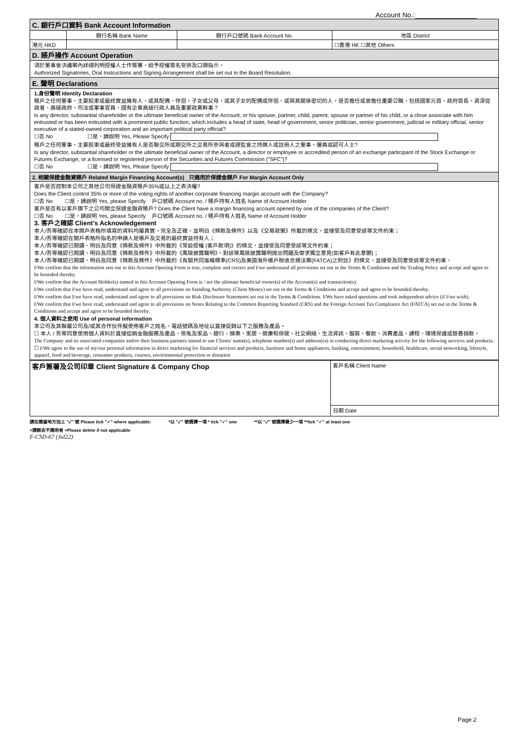Account No.:________________
| C. 銀行戶口資料 Bank Account Information | | | |
| | 銀行名稱 Bank Name | 銀行戶口號碼 Bank Account No. | 地區 District |
| 港元 HKD | | | ☐香港 HK ☐其他 Others |
| D. 賬戶操作 Account Operation | | | |
| 須於董事會決議案內詳細列明授權人士作簽署，給予授權簽名安排及口頭指示。 Authorized Signatories, Oral Instructions and Signing Arrangement shall be set out in the Board Resolution. | | | |
| E. 聲明 Declarations | | | |
| 1.身份聲明 Identity Declaration 賬戶之任何董事、主要股東或最終實益擁有人，或其配偶、伴侶、子女或父母，或其子女的配偶或伴侶，或與其關係密切的人，是否擔任或曾擔任重要公職，包括國家元首、政府首長、資深從政者、高級政府、司法或軍事官員、國有企業高級行政人員及重要政黨幹事？ Is any director, substantial shareholder or the ultimate beneficial owner of the Account, or his spouse, partner, child, parent, spouse or partner of his child, or a close associate with him entrusted or has been entrusted with a prominent public function, which includes a head of state, head of government, senior politician, senior government, judicial or military official, senior executive of a stated-owned corporation and an important political party official? ☐否 No ☐是，請說明 Yes, Please Specify 賬戶之任何董事、主要股東或最終受益擁有人是否聯交所或期交所之交易所參與者或證監會之持牌人或註冊人之董事、僱員或認可人士? Is any director, substantial shareholder or the ultimate beneficial owner of the Account, a director or employee or accredited person of an exchange participant of the Stock Exchange or Futures Exchange, or a licensed or registered person of the Securities and Futures Commission ("SFC")? ☐否 No ☐是，請說明 Yes, Please Specify | | | |
| 2. 相關保證金融資賬戶 Related Margin Financing Account(s) 只適用於保證金賬戶 For Margin Account Only | | | |
| 客戶是否控制本公司之其他公司保證金融資賬戶35%或以上之表決權? Does the Client control 35% or more of the voting rights of another corporate financing margin account with the Company? ☐否 No ☐是，請說明 Yes, please Specify 戶口號碼 Account no. / 賬戶持有人姓名 Name of Account Holder 客戶是否有以客戶旗下之公司開立保證金融資賬戶? Does the Client have a margin financing account opened by one of the companies of the Client? ☐否 No ☐是，請說明 Yes, please Specify 戶口號碼 Account no. / 賬戶持有人姓名 Name of Account Holder 3. 客戶之確認 Client's Acknowledgement 本人/吾等確認在本開戶表格所填寫的資料均屬真實、完全及正確，並明白《條款及條件》以及《交易政策》所載的條文，並接受及同意受該等文件約束； 本人/吾等確認在開戶表格所指名的申請人是帳戶及交易的最終實益持有人； 本人/吾等確認已閱讀、明白及同意《條款及條件》中所載的《常設授權 (客戶款項)》的條文，並接受及同意受該等文件約束； 本人/吾等確認已閱讀、明白及同意《條款及條件》中所載的《風險披露聲明》。對該等風險披露聲明提出問題及徵求獨立意見(如客戶有此意願)； 本人/吾等確認已閱讀、明白及同意《條款及條件》中所載的《有關共同滙報標準(CRS)及美國海外帳戶稅收合規法案(FATCA)之附註》的條文，並接受及同意受該等文件約束。 I/We confirm that the information sets out in this Account Opening Form is true, complete and correct and I/we understand all provisions set out in the Terms & Conditions and the Trading Policy and accept and agree to be bounded thereby. I/We confirm that the Account Holder(s) named in this Account Opening Form is / are the ultimate beneficial owner(s) of the Account(s) and transaction(s). I/We confirm that I/we have read, understand and agree to all provisions on Standing Authority (Client Money) set out in the Terms & Conditions and accept and agree to be bounded thereby. I/We confirm that I/we have read, understand and agree to all provisions on Risk Disclosure Statements set out in the Terms & Conditions. I/We have asked questions and took independent advice (if I/we wish). I/We confirm that I/we have read, understand and agree to all provisions on Notes Relating to the Common Reporting Standard (CRS) and the Foreign Account Tax Compliance Act (FATCA) set out in the Terms & Conditions and accept and agree to be bounded thereby. 4. 個人資料之使用 Use of personal information 本公司及其聯屬公司及/或其合作伙伴擬使用客戶之姓名、電話號碼及地址以直接促銷以下之服務及產品。 ☐ 本人 / 吾等同意使用個人資料於直接促銷金融服務及產品、傢俬及家品、銀行、娛樂、家居、健康和保健、社交網絡、生活資訊、服裝、餐飲、消費產品、課程、環境保護或慈善捐款。 The Company and its associated companies and/or their business partners intend to use Clients' name(s), telephone number(s) and address(es) in conducting direct marketing activity for the following services and products. ☐ I/We agree to the use of my/our personal information in direct marketing for financial services and products, furniture and home appliances, banking, entertainment, household, healthcare, social networking, lifestyle, apparel, food and beverage, consumer products, courses, environmental protection or donation | | | |
| 客戶簽署及公司印章 Client Signature & Company Chop | 客戶名稱 Client Name |
| | 日期 Date |
請在適當地方加上 "✓" 號 Please tick "✓" where applicable: *以 "✓" 號選擇一項 * tick "✓" one **以 "✓" 號選擇最少一項 **tick "✓" at least one
+請刪去不適用者 +Please delete if not applicable
F-CSD-67 (Jul22)
Page 2